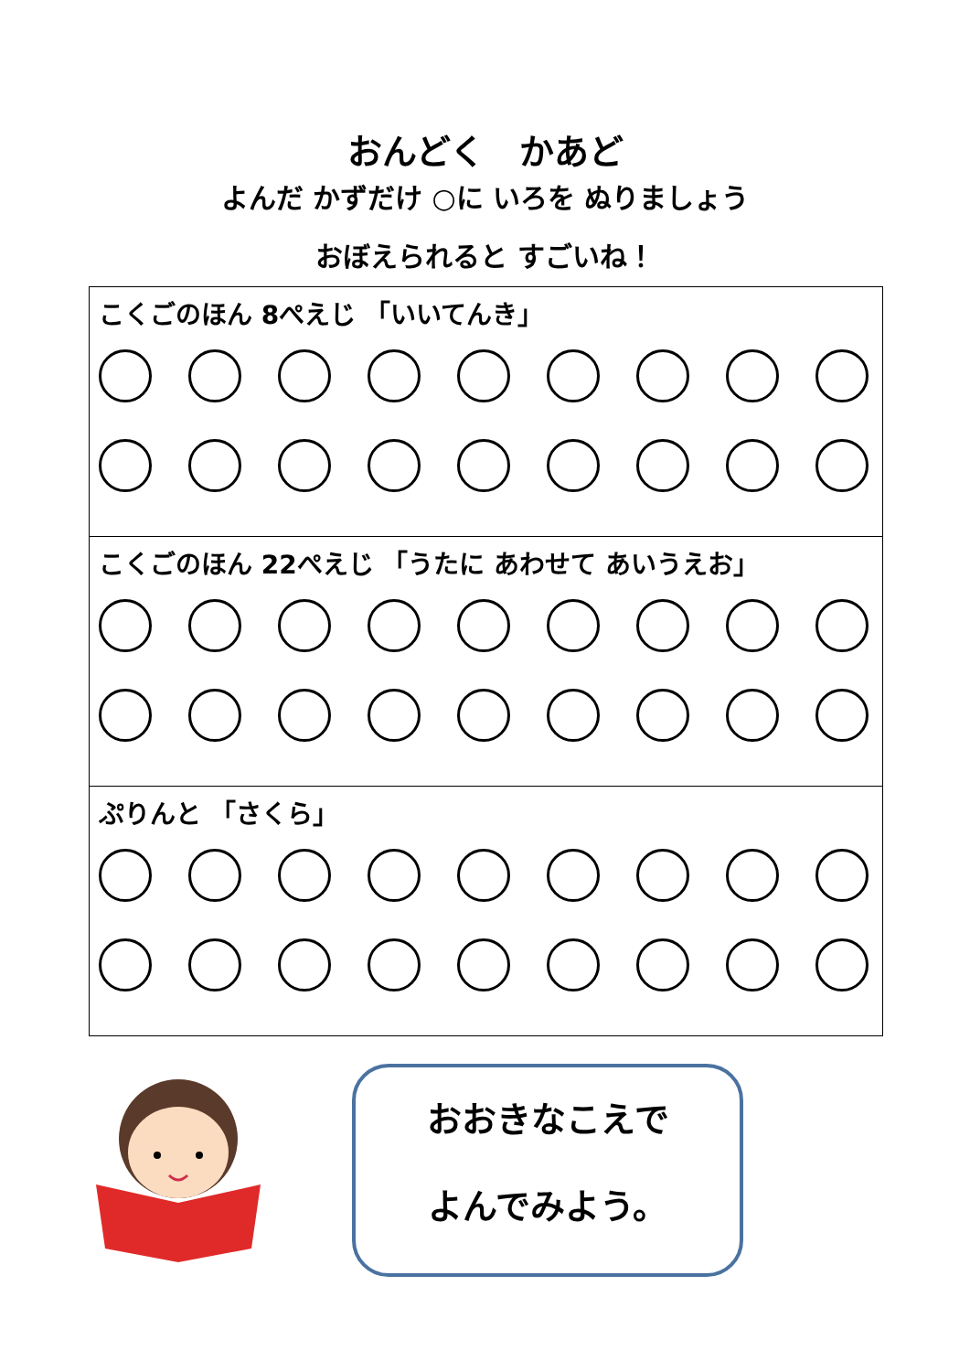おんどく　かあど
よんだ かずだけ ○に いろを ぬりましょう
おぼえられると すごいね！
| こくごのほん 8ぺえじ 「いいてんき」 |
| こくごのほん 22ぺえじ 「うたに あわせて あいうえお」 |
| ぷりんと 「さくら」 |
おおきなこえで
よんでみよう。